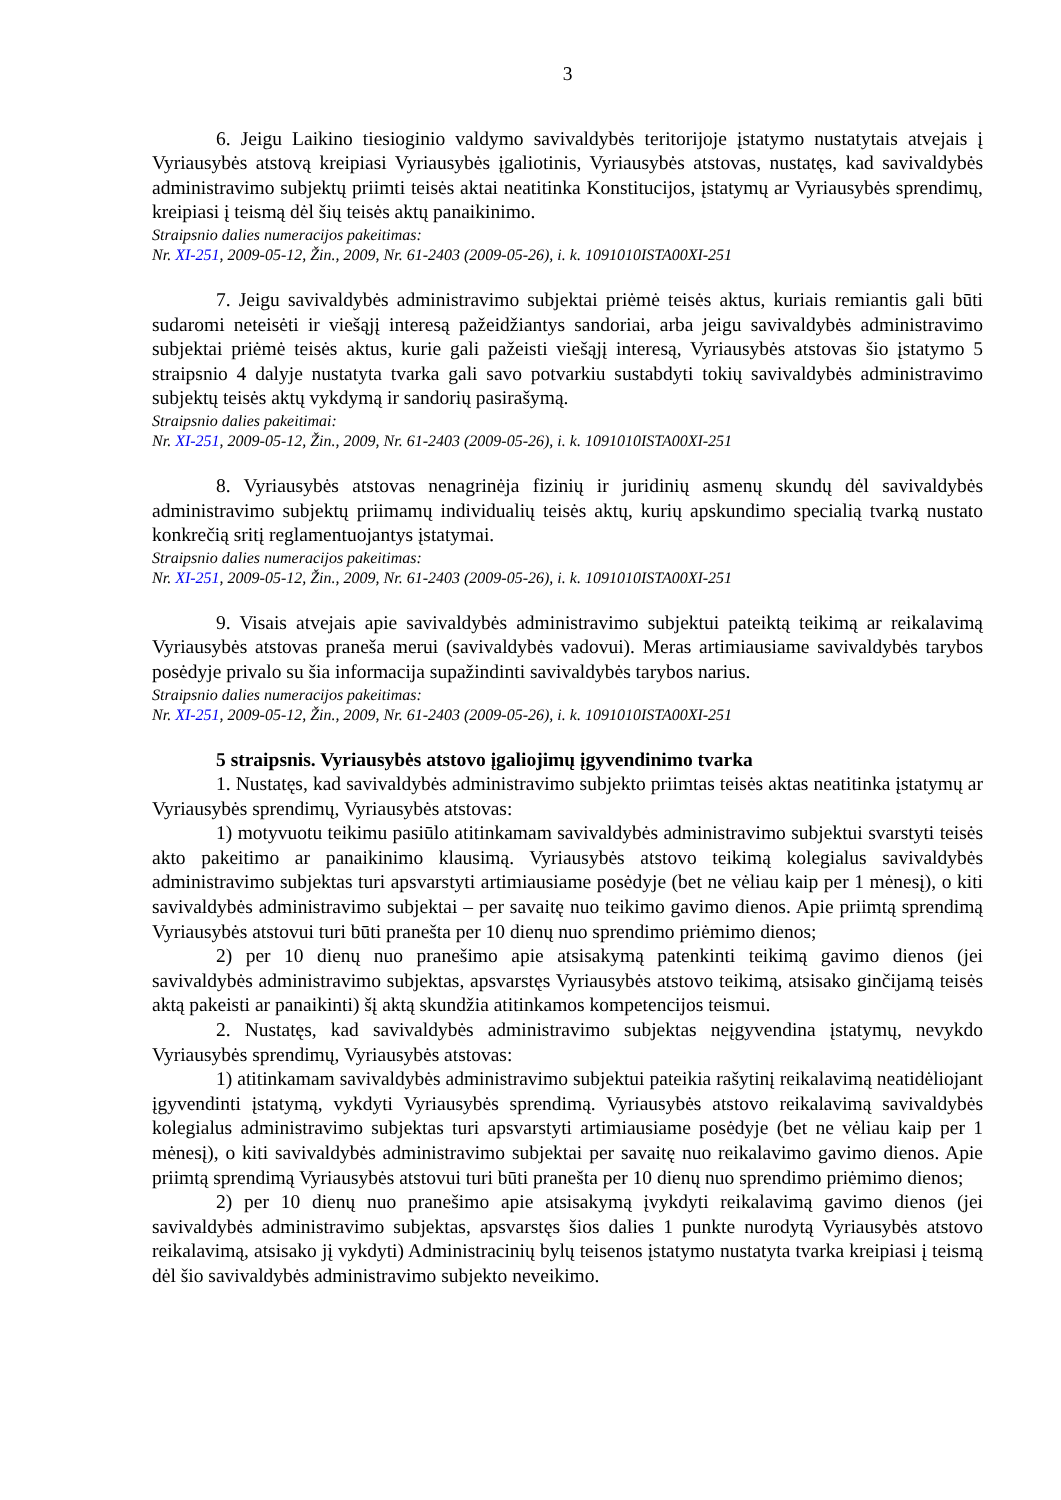3
6. Jeigu Laikino tiesioginio valdymo savivaldybės teritorijoje įstatymo nustatytais atvejais į Vyriausybės atstovą kreipiasi Vyriausybės įgaliotinis, Vyriausybės atstovas, nustatęs, kad savivaldybės administravimo subjektų priimti teisės aktai neatitinka Konstitucijos, įstatymų ar Vyriausybės sprendimų, kreipiasi į teismą dėl šių teisės aktų panaikinimo.
Straipsnio dalies numeracijos pakeitimas:
Nr. XI-251, 2009-05-12, Žin., 2009, Nr. 61-2403 (2009-05-26), i. k. 1091010ISTA00XI-251
7. Jeigu savivaldybės administravimo subjektai priėmė teisės aktus, kuriais remiantis gali būti sudaromi neteisėti ir viešąjį interesą pažeidžiantys sandoriai, arba jeigu savivaldybės administravimo subjektai priėmė teisės aktus, kurie gali pažeisti viešąjį interesą, Vyriausybės atstovas šio įstatymo 5 straipsnio 4 dalyje nustatyta tvarka gali savo potvarkiu sustabdyti tokių savivaldybės administravimo subjektų teisės aktų vykdymą ir sandorių pasirašymą.
Straipsnio dalies pakeitimai:
Nr. XI-251, 2009-05-12, Žin., 2009, Nr. 61-2403 (2009-05-26), i. k. 1091010ISTA00XI-251
8. Vyriausybės atstovas nenagrinėja fizinių ir juridinių asmenų skundų dėl savivaldybės administravimo subjektų priimamų individualių teisės aktų, kurių apskundimo specialią tvarką nustato konkrečią sritį reglamentuojantys įstatymai.
Straipsnio dalies numeracijos pakeitimas:
Nr. XI-251, 2009-05-12, Žin., 2009, Nr. 61-2403 (2009-05-26), i. k. 1091010ISTA00XI-251
9. Visais atvejais apie savivaldybės administravimo subjektui pateiktą teikimą ar reikalavimą Vyriausybės atstovas praneša merui (savivaldybės vadovui). Meras artimiausiame savivaldybės tarybos posėdyje privalo su šia informacija supažindinti savivaldybės tarybos narius.
Straipsnio dalies numeracijos pakeitimas:
Nr. XI-251, 2009-05-12, Žin., 2009, Nr. 61-2403 (2009-05-26), i. k. 1091010ISTA00XI-251
5 straipsnis. Vyriausybės atstovo įgaliojimų įgyvendinimo tvarka
1. Nustatęs, kad savivaldybės administravimo subjekto priimtas teisės aktas neatitinka įstatymų ar Vyriausybės sprendimų, Vyriausybės atstovas:
1) motyvuotu teikimu pasiūlo atitinkamam savivaldybės administravimo subjektui svarstyti teisės akto pakeitimo ar panaikinimo klausimą. Vyriausybės atstovo teikimą kolegialus savivaldybės administravimo subjektas turi apsvarstyti artimiausiame posėdyje (bet ne vėliau kaip per 1 mėnesį), o kiti savivaldybės administravimo subjektai – per savaitę nuo teikimo gavimo dienos. Apie priimtą sprendimą Vyriausybės atstovui turi būti pranešta per 10 dienų nuo sprendimo priėmimo dienos;
2) per 10 dienų nuo pranešimo apie atsisakymą patenkinti teikimą gavimo dienos (jei savivaldybės administravimo subjektas, apsvarstęs Vyriausybės atstovo teikimą, atsisako ginčijamą teisės aktą pakeisti ar panaikinti) šį aktą skundžia atitinkamos kompetencijos teismui.
2. Nustatęs, kad savivaldybės administravimo subjektas neįgyvendina įstatymų, nevykdo Vyriausybės sprendimų, Vyriausybės atstovas:
1) atitinkamam savivaldybės administravimo subjektui pateikia rašytinį reikalavimą neatidėliojant įgyvendinti įstatymą, vykdyti Vyriausybės sprendimą. Vyriausybės atstovo reikalavimą savivaldybės kolegialus administravimo subjektas turi apsvarstyti artimiausiame posėdyje (bet ne vėliau kaip per 1 mėnesį), o kiti savivaldybės administravimo subjektai per savaitę nuo reikalavimo gavimo dienos. Apie priimtą sprendimą Vyriausybės atstovui turi būti pranešta per 10 dienų nuo sprendimo priėmimo dienos;
2) per 10 dienų nuo pranešimo apie atsisakymą įvykdyti reikalavimą gavimo dienos (jei savivaldybės administravimo subjektas, apsvarstęs šios dalies 1 punkte nurodytą Vyriausybės atstovo reikalavimą, atsisako jį vykdyti) Administracinių bylų teisenos įstatymo nustatyta tvarka kreipiasi į teismą dėl šio savivaldybės administravimo subjekto neveikimo.